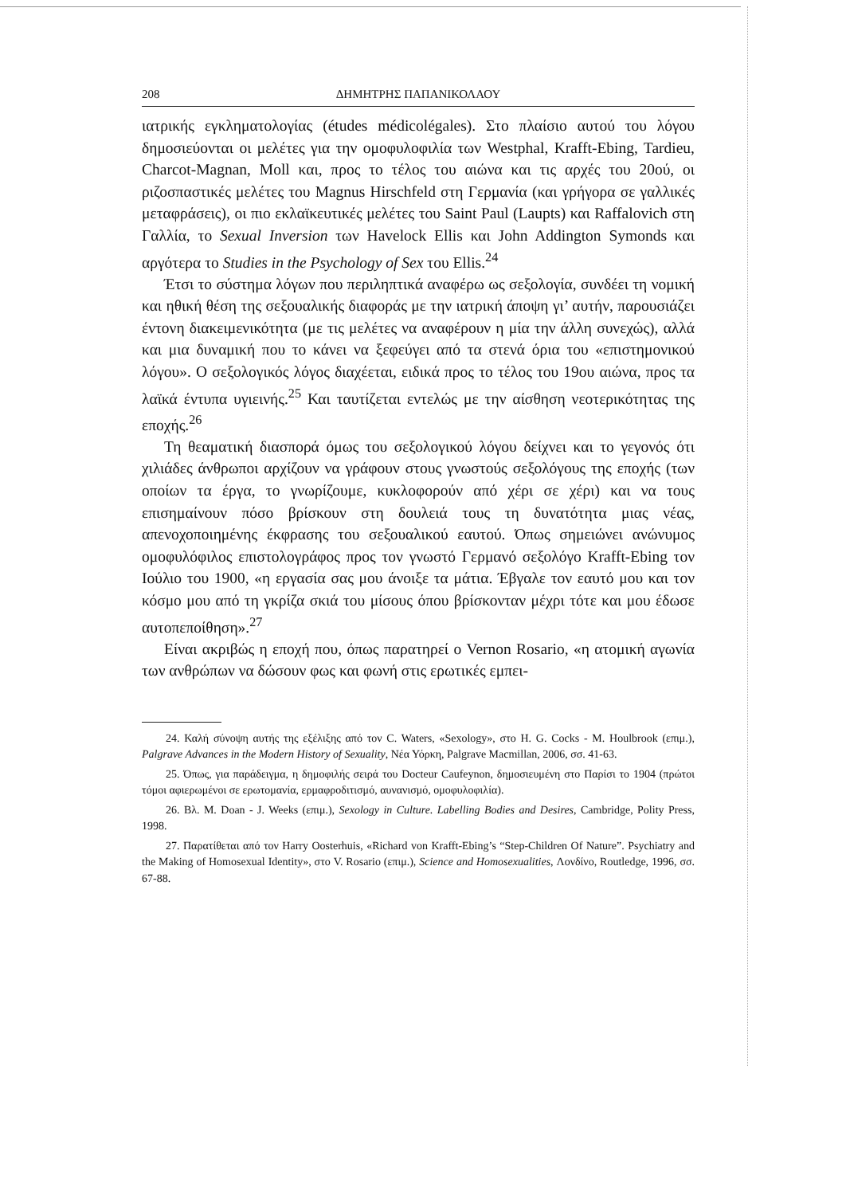208 ΔΗΜΗΤΡΗΣ ΠΑΠΑΝΙΚΟΛΑΟΥ
ιατρικής εγκληματολογίας (études médicolégales). Στο πλαίσιο αυτού του λόγου δημοσιεύονται οι μελέτες για την ομοφυλοφιλία των Westphal, Krafft-Ebing, Tardieu, Charcot-Magnan, Moll και, προς το τέλος του αιώνα και τις αρχές του 20ού, οι ριζοσπαστικές μελέτες του Magnus Hirschfeld στη Γερμανία (και γρήγορα σε γαλλικές μεταφράσεις), οι πιο εκλαϊκευτικές μελέτες του Saint Paul (Laupts) και Raffalovich στη Γαλλία, το Sexual Inversion των Havelock Ellis και John Addington Symonds και αργότερα το Studies in the Psychology of Sex του Ellis.<sup>24</sup>
Έτσι το σύστημα λόγων που περιληπτικά αναφέρω ως σεξολογία, συνδέει τη νομική και ηθική θέση της σεξουαλικής διαφοράς με την ιατρική άποψη γι’ αυτήν, παρουσιάζει έντονη διακειμενικότητα (με τις μελέτες να αναφέρουν η μία την άλλη συνεχώς), αλλά και μια δυναμική που το κάνει να ξεφεύγει από τα στενά όρια του «επιστημονικού λόγου». Ο σεξολογικός λόγος διαχέεται, ειδικά προς το τέλος του 19ου αιώνα, προς τα λαϊκά έντυπα υγιεινής.<sup>25</sup> Και ταυτίζεται εντελώς με την αίσθηση νεοτερικότητας της εποχής.<sup>26</sup>
Τη θεαματική διασπορά όμως του σεξολογικού λόγου δείχνει και το γεγονός ότι χιλιάδες άνθρωποι αρχίζουν να γράφουν στους γνωστούς σεξολόγους της εποχής (των οποίων τα έργα, το γνωρίζουμε, κυκλοφορούν από χέρι σε χέρι) και να τους επισημαίνουν πόσο βρίσκουν στη δουλειά τους τη δυνατότητα μιας νέας, απενοχοποιημένης έκφρασης του σεξουαλικού εαυτού. Όπως σημειώνει ανώνυμος ομοφυλόφιλος επιστολογράφος προς τον γνωστό Γερμανό σεξολόγο Krafft-Ebing τον Ιούλιο του 1900, «η εργασία σας μου άνοιξε τα μάτια. Έβγαλε τον εαυτό μου και τον κόσμο μου από τη γκρίζα σκιά του μίσους όπου βρίσκονταν μέχρι τότε και μου έδωσε αυτοπεποίθηση».<sup>27</sup>
Είναι ακριβώς η εποχή που, όπως παρατηρεί ο Vernon Rosario, «η ατομική αγωνία των ανθρώπων να δώσουν φως και φωνή στις ερωτικές εμπει-
24. Καλή σύνοψη αυτής της εξέλιξης από τον C. Waters, «Sexology», στο H. G. Cocks - M. Houlbrook (επιμ.), Palgrave Advances in the Modern History of Sexuality, Νέα Υόρκη, Palgrave Macmillan, 2006, σσ. 41-63.
25. Όπως, για παράδειγμα, η δημοφιλής σειρά του Docteur Caufeynon, δημοσιευμένη στο Παρίσι το 1904 (πρώτοι τόμοι αφιερωμένοι σε ερωτομανία, ερμαφροδιτισμό, αυνανισμό, ομοφυλοφιλία).
26. Βλ. M. Doan - J. Weeks (επιμ.), Sexology in Culture. Labelling Bodies and Desires, Cambridge, Polity Press, 1998.
27. Παρατίθεται από τον Harry Oosterhuis, «Richard von Krafft-Ebing’s “Step-Children Of Nature”. Psychiatry and the Making of Homosexual Identity», στο V. Rosario (επιμ.), Science and Homosexualities, Λονδίνο, Routledge, 1996, σσ. 67-88.